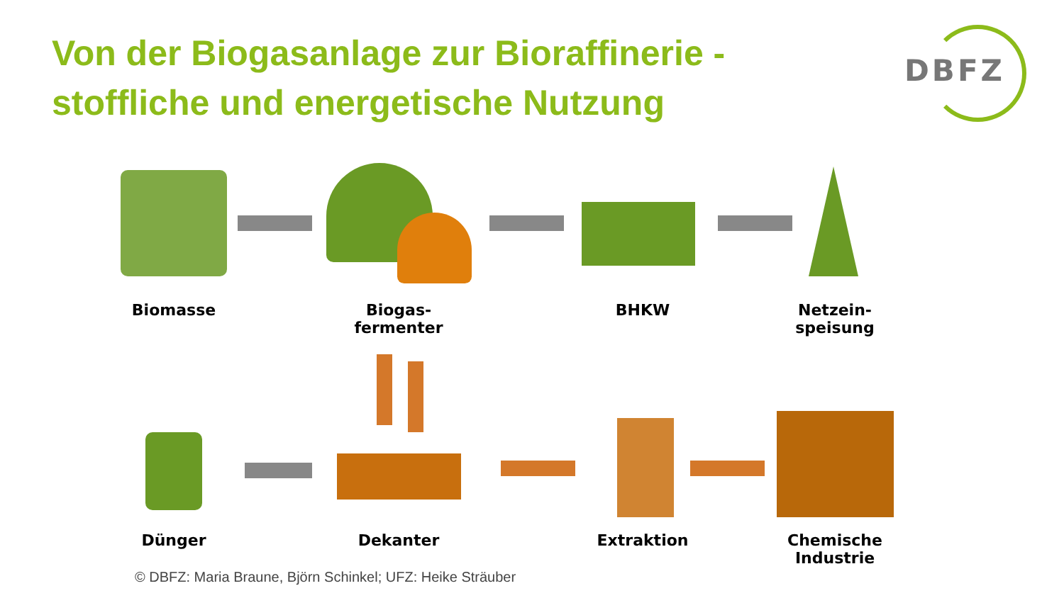Von der Biogasanlage zur Bioraffinerie -
stoffliche und energetische Nutzung
DBFZ
Biomasse
Biogas-
fermenter
BHKW
Netzein-
speisung
Dünger Dekanter Extraktion
Chemische
Industrie
© DBFZ: Maria Braune, Björn Schinkel; UFZ: Heike Sträuber